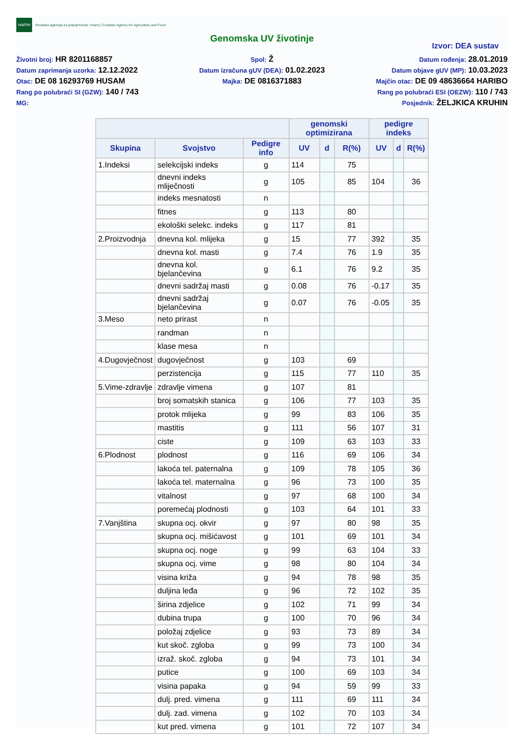HAPIH Hrvatska agencija za poljoprivredu i hranu | Croatian Agency for Agriculture and Food
Genomska UV životinje
Izvor: DEA sustav
Životni broj: HR 8201168857
Datum zaprimanja uzorka: 12.12.2022
Otac: DE 08 16293769 HUSAM
Rang po polubraći SI (GZW): 140 / 743
MG:
Spol: Ž
Datum izračuna gUV (DEA): 01.02.2023
Majka: DE 0816371883
Datum rođenja: 28.01.2019
Datum objave gUV (MP): 10.03.2023
Majčin otac: DE 09 48636664 HARIBO
Rang po polubraći ESI (OEZW): 110 / 743
Posjednik: ŽELJKICA KRUHIN
| | | | genomski optimizirana | | | pedigre indeks | | |
| --- | --- | --- | --- | --- | --- | --- | --- | --- |
| Skupina | Svojstvo | Pedigre info | UV | d | R(%) | UV | d | R(%) |
| 1.Indeksi | selekcijski indeks | g | 114 | | 75 | | | |
| | dnevni indeks mliječnosti | g | 105 | | 85 | 104 | | 36 |
| | indeks mesnatosti | n | | | | | | |
| | fitnes | g | 113 | | 80 | | | |
| | ekološki selekc. indeks | g | 117 | | 81 | | | |
| 2.Proizvodnja | dnevna kol. mlijeka | g | 15 | | 77 | 392 | | 35 |
| | dnevna kol. masti | g | 7.4 | | 76 | 1.9 | | 35 |
| | dnevna kol. bjelančevina | g | 6.1 | | 76 | 9.2 | | 35 |
| | dnevni sadržaj masti | g | 0.08 | | 76 | -0.17 | | 35 |
| | dnevni sadržaj bjelančevina | g | 0.07 | | 76 | -0.05 | | 35 |
| 3.Meso | neto prirast | n | | | | | | |
| | randman | n | | | | | | |
| | klase mesa | n | | | | | | |
| 4.Dugovječnost | dugovječnost | g | 103 | | 69 | | | |
| | perzistencija | g | 115 | | 77 | 110 | | 35 |
| 5.Vime-zdravlje | zdravlje vimena | g | 107 | | 81 | | | |
| | broj somatskih stanica | g | 106 | | 77 | 103 | | 35 |
| | protok mlijeka | g | 99 | | 83 | 106 | | 35 |
| | mastitis | g | 111 | | 56 | 107 | | 31 |
| | ciste | g | 109 | | 63 | 103 | | 33 |
| 6.Plodnost | plodnost | g | 116 | | 69 | 106 | | 34 |
| | lakoća tel. paternalna | g | 109 | | 78 | 105 | | 36 |
| | lakoća tel. maternalna | g | 96 | | 73 | 100 | | 35 |
| | vitalnost | g | 97 | | 68 | 100 | | 34 |
| | poremećaj plodnosti | g | 103 | | 64 | 101 | | 33 |
| 7.Vanjština | skupna ocj. okvir | g | 97 | | 80 | 98 | | 35 |
| | skupna ocj. mišićavost | g | 101 | | 69 | 101 | | 34 |
| | skupna ocj. noge | g | 99 | | 63 | 104 | | 33 |
| | skupna ocj. vime | g | 98 | | 80 | 104 | | 34 |
| | visina križa | g | 94 | | 78 | 98 | | 35 |
| | duljina leđa | g | 96 | | 72 | 102 | | 35 |
| | širina zdjelice | g | 102 | | 71 | 99 | | 34 |
| | dubina trupa | g | 100 | | 70 | 96 | | 34 |
| | položaj zdjelice | g | 93 | | 73 | 89 | | 34 |
| | kut skoč. zgloba | g | 99 | | 73 | 100 | | 34 |
| | izraž. skoč. zgloba | g | 94 | | 73 | 101 | | 34 |
| | putice | g | 100 | | 69 | 103 | | 34 |
| | visina papaka | g | 94 | | 59 | 99 | | 33 |
| | dulj. pred. vimena | g | 111 | | 69 | 111 | | 34 |
| | dulj. zad. vimena | g | 102 | | 70 | 103 | | 34 |
| | kut pred. vimena | g | 101 | | 72 | 107 | | 34 |